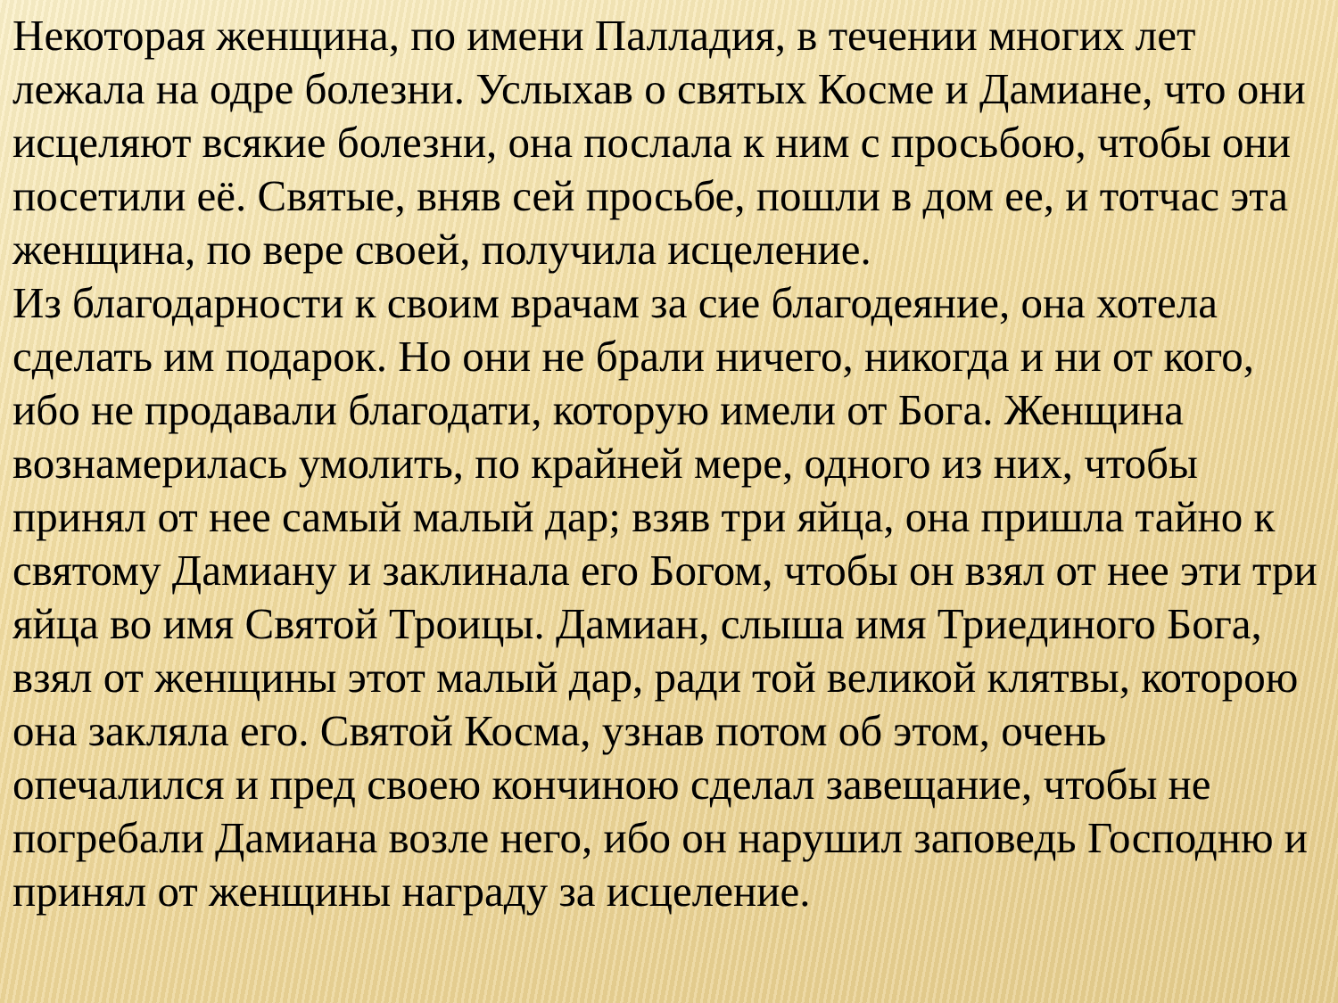Некоторая женщина, по имени Палладия, в течении многих лет лежала на одре болезни. Услыхав о святых Косме и Дамиане, что они исцеляют всякие болезни, она послала к ним с просьбою, чтобы они посетили её. Святые, вняв сей просьбе, пошли в дом ее, и тотчас эта женщина, по вере своей, получила исцеление.
Из благодарности к своим врачам за сие благодеяние, она хотела сделать им подарок. Но они не брали ничего, никогда и ни от кого, ибо не продавали благодати, которую имели от Бога. Женщина вознамерилась умолить, по крайней мере, одного из них, чтобы принял от нее самый малый дар; взяв три яйца, она пришла тайно к святому Дамиану и заклинала его Богом, чтобы он взял от нее эти три яйца во имя Святой Троицы. Дамиан, слыша имя Триединого Бога, взял от женщины этот малый дар, ради той великой клятвы, которою она закляла его. Святой Косма, узнав потом об этом, очень опечалился и пред своею кончиною сделал завещание, чтобы не погребали Дамиана возле него, ибо он нарушил заповедь Господню и принял от женщины награду за исцеление.